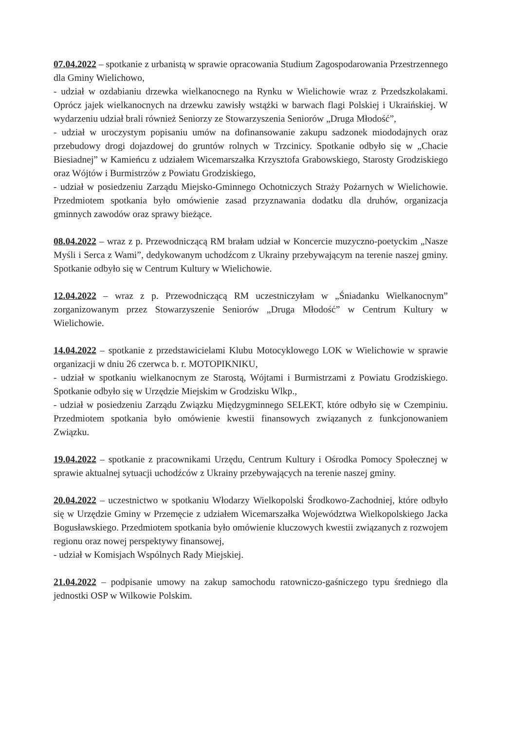07.04.2022 – spotkanie z urbanistą w sprawie opracowania Studium Zagospodarowania Przestrzennego dla Gminy Wielichowo,
- udział w ozdabianiu drzewka wielkanocnego na Rynku w Wielichowie wraz z Przedszkolakami. Oprócz jajek wielkanocnych na drzewku zawisły wstążki w barwach flagi Polskiej i Ukraińskiej. W wydarzeniu udział brali również Seniorzy ze Stowarzyszenia Seniorów „Druga Młodość”,
- udział w uroczystym popisaniu umów na dofinansowanie zakupu sadzonek miododajnych oraz przebudowy drogi dojazdowej do gruntów rolnych w Trzcinicy. Spotkanie odbyło się w „Chacie Biesiadnej” w Kamieńcu z udziałem Wicemarszałka Krzysztofa Grabowskiego, Starosty Grodziskiego oraz Wójtów i Burmistrzów z Powiatu Grodziskiego,
- udział w posiedzeniu Zarządu Miejsko-Gminnego Ochotniczych Straży Pożarnych w Wielichowie. Przedmiotem spotkania było omówienie zasad przyznawania dodatku dla druhów, organizacja gminnych zawodów oraz sprawy bieżące.
08.04.2022 – wraz z p. Przewodniczącą RM brałam udział w Koncercie muzyczno-poetyckim „Nasze Myśli i Serca z Wami”, dedykowanym uchodźcom z Ukrainy przebywającym na terenie naszej gminy. Spotkanie odbyło się w Centrum Kultury w Wielichowie.
12.04.2022 – wraz z p. Przewodniczącą RM uczestniczyłam w „Śniadanku Wielkanocnym” zorganizowanym przez Stowarzyszenie Seniorów „Druga Młodość” w Centrum Kultury w Wielichowie.
14.04.2022 – spotkanie z przedstawicielami Klubu Motocyklowego LOK w Wielichowie w sprawie organizacji w dniu 26 czerwca b. r. MOTOPIKNIKU,
- udział w spotkaniu wielkanocnym ze Starostą, Wójtami i Burmistrzami z Powiatu Grodziskiego. Spotkanie odbyło się w Urzędzie Miejskim w Grodzisku Wlkp.,
- udział w posiedzeniu Zarządu Związku Międzygminnego SELEKT, które odbyło się w Czempiniu. Przedmiotem spotkania było omówienie kwestii finansowych związanych z funkcjonowaniem Związku.
19.04.2022 – spotkanie z pracownikami Urzędu, Centrum Kultury i Ośrodka Pomocy Społecznej w sprawie aktualnej sytuacji uchodźców z Ukrainy przebywających na terenie naszej gminy.
20.04.2022 – uczestnictwo w spotkaniu Włodarzy Wielkopolski Środkowo-Zachodniej, które odbyło się w Urzędzie Gminy w Przemęcie z udziałem Wicemarszałka Województwa Wielkopolskiego Jacka Bogusławskiego. Przedmiotem spotkania było omówienie kluczowych kwestii związanych z rozwojem regionu oraz nowej perspektywy finansowej,
- udział w Komisjach Wspólnych Rady Miejskiej.
21.04.2022 – podpisanie umowy na zakup samochodu ratowniczo-gaśniczego typu średniego dla jednostki OSP w Wilkowie Polskim.